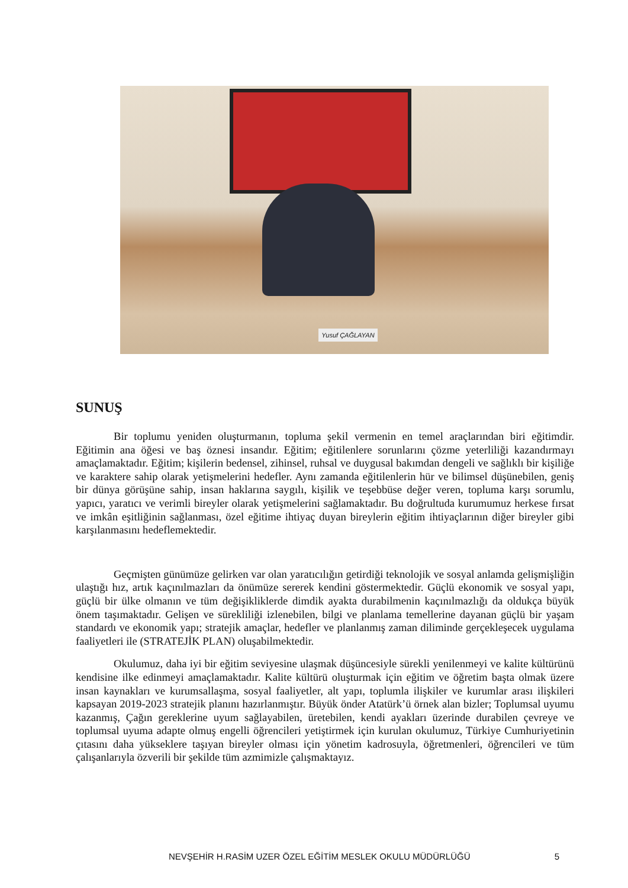Yusuf ÇAĞLAYAN
SUNUŞ
Bir toplumu yeniden oluşturmanın, topluma şekil vermenin en temel araçlarından biri eğitimdir. Eğitimin ana öğesi ve baş öznesi insandır. Eğitim; eğitilenlere sorunlarını çözme yeterliliği kazandırmayı amaçlamaktadır. Eğitim; kişilerin bedensel, zihinsel, ruhsal ve duygusal bakımdan dengeli ve sağlıklı bir kişiliğe ve karaktere sahip olarak yetişmelerini hedefler. Aynı zamanda eğitilenlerin hür ve bilimsel düşünebilen, geniş bir dünya görüşüne sahip, insan haklarına saygılı, kişilik ve teşebbüse değer veren, topluma karşı sorumlu, yapıcı, yaratıcı ve verimli bireyler olarak yetişmelerini sağlamaktadır. Bu doğrultuda kurumumuz herkese fırsat ve imkân eşitliğinin sağlanması, özel eğitime ihtiyaç duyan bireylerin eğitim ihtiyaçlarının diğer bireyler gibi karşılanmasını hedeflemektedir.
Geçmişten günümüze gelirken var olan yaratıcılığın getirdiği teknolojik ve sosyal anlamda gelişmişliğin ulaştığı hız, artık kaçınılmazları da önümüze sererek kendini göstermektedir. Güçlü ekonomik ve sosyal yapı, güçlü bir ülke olmanın ve tüm değişikliklerde dimdik ayakta durabilmenin kaçınılmazlığı da oldukça büyük önem taşımaktadır. Gelişen ve sürekliliği izlenebilen, bilgi ve planlama temellerine dayanan güçlü bir yaşam standardı ve ekonomik yapı; stratejik amaçlar, hedefler ve planlanmış zaman diliminde gerçekleşecek uygulama faaliyetleri ile (STRATEJİK PLAN) oluşabilmektedir.
Okulumuz, daha iyi bir eğitim seviyesine ulaşmak düşüncesiyle sürekli yenilenmeyi ve kalite kültürünü kendisine ilke edinmeyi amaçlamaktadır. Kalite kültürü oluşturmak için eğitim ve öğretim başta olmak üzere insan kaynakları ve kurumsallaşma, sosyal faaliyetler, alt yapı, toplumla ilişkiler ve kurumlar arası ilişkileri kapsayan 2019-2023 stratejik planını hazırlanmıştır. Büyük önder Atatürk’ü örnek alan bizler; Toplumsal uyumu kazanmış, Çağın gereklerine uyum sağlayabilen, üretebilen, kendi ayakları üzerinde durabilen çevreye ve toplumsal uyuma adapte olmuş engelli öğrencileri yetiştirmek için kurulan okulumuz, Türkiye Cumhuriyetinin çıtasını daha yükseklere taşıyan bireyler olması için yönetim kadrosuyla, öğretmenleri, öğrencileri ve tüm çalışanlarıyla özverili bir şekilde tüm azmimizle çalışmaktayız.
NEVŞEHİR H.RASİM UZER ÖZEL EĞİTİM MESLEK OKULU MÜDÜRLÜĞÜ 5